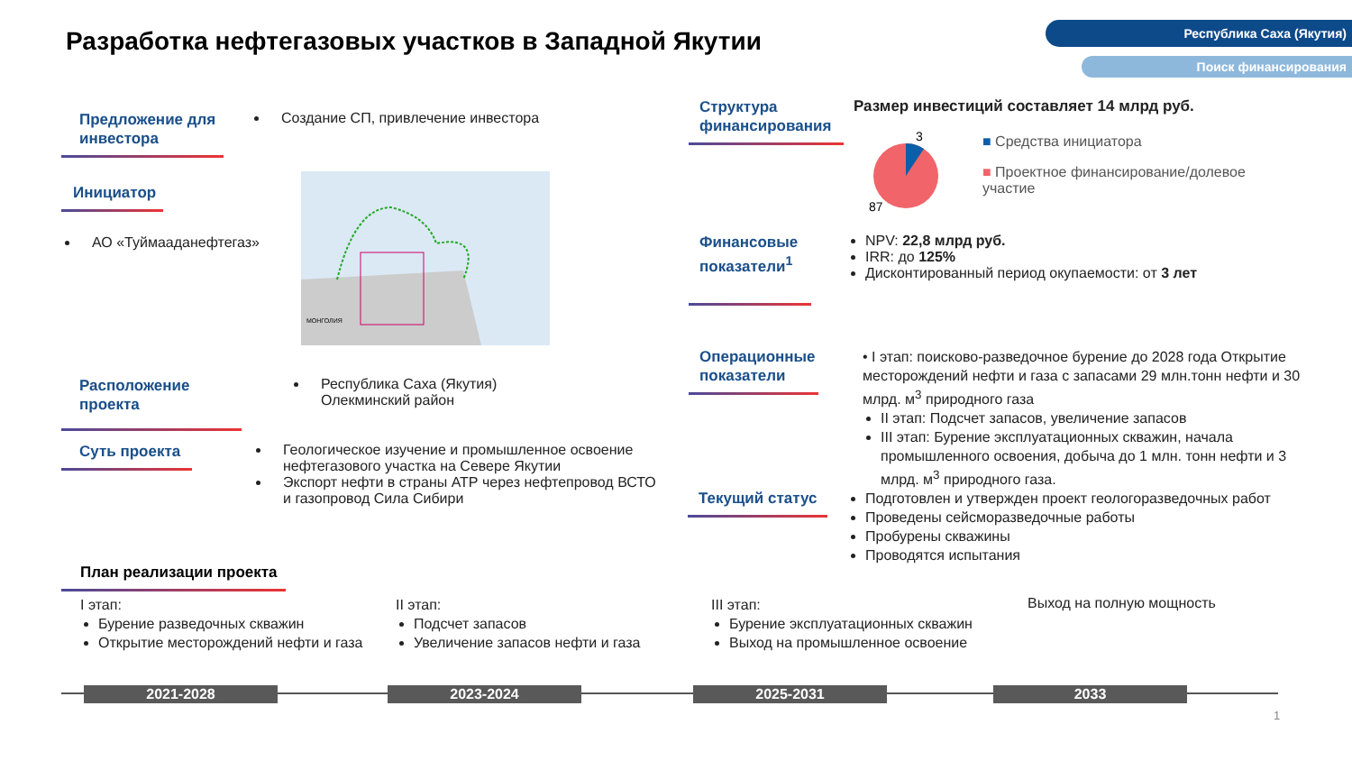Республика Саха (Якутия)
Поиск финансирования
Разработка нефтегазовых участков в Западной Якутии
Предложение для инвестора
Создание СП, привлечение инвестора
Инициатор
АО «Туймааданефтегаз»
МОНГОЛИЯ
Расположение проекта
Республика Саха (Якутия)
Олекминский район
Суть проекта
Геологическое изучение и промышленное освоение нефтегазового участка на Севере Якутии
Экспорт нефти в страны АТР через нефтепровод ВСТО и газопровод Сила Сибири
Структура финансирования
Размер инвестиций составляет 14 млрд руб.
3
87
■ Средства инициатора
■ Проектное финансирование/долевое участие
Финансовые показатели<sup>1</sup>
NPV: 22,8 млрд руб.
IRR: до 125%
Дисконтированный период окупаемости: от 3 лет
Операционные показатели
• I этап: поисково-разведочное бурение до 2028 года Открытие месторождений нефти и газа с запасами 29 млн.тонн нефти и 30 млрд. м<sup>3</sup> природного газа
II этап: Подсчет запасов, увеличение запасов
III этап: Бурение эксплуатационных скважин, начала промышленного освоения, добыча до 1 млн. тонн нефти и 3 млрд. м<sup>3</sup> природного газа.
Текущий статус
Подготовлен и утвержден проект геологоразведочных работ
Проведены сейсморазведочные работы
Пробурены скважины
Проводятся испытания
План реализации проекта
I этап:
Бурение разведочных скважин
Открытие месторождений нефти и газа
II этап:
Подсчет запасов
Увеличение запасов нефти и газа
III этап:
Бурение эксплуатационных скважин
Выход на промышленное освоение
Выход на полную мощность
2021-2028 2023-2024 2025-2031 2033
1